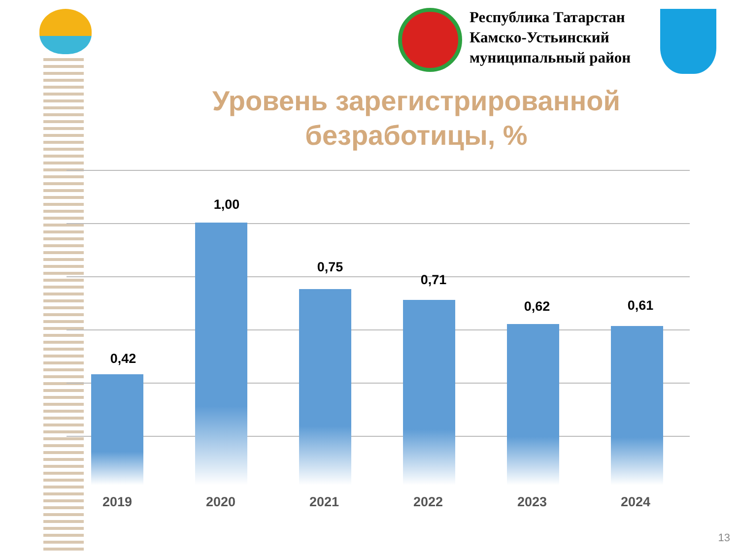Республика Татарстан
Камско-Устьинский
муниципальный район
Уровень зарегистрированной безработицы, %
0,42
2019
1,00
2020
0,75
2021
0,71
2022
0,62
2023
0,61
2024
13